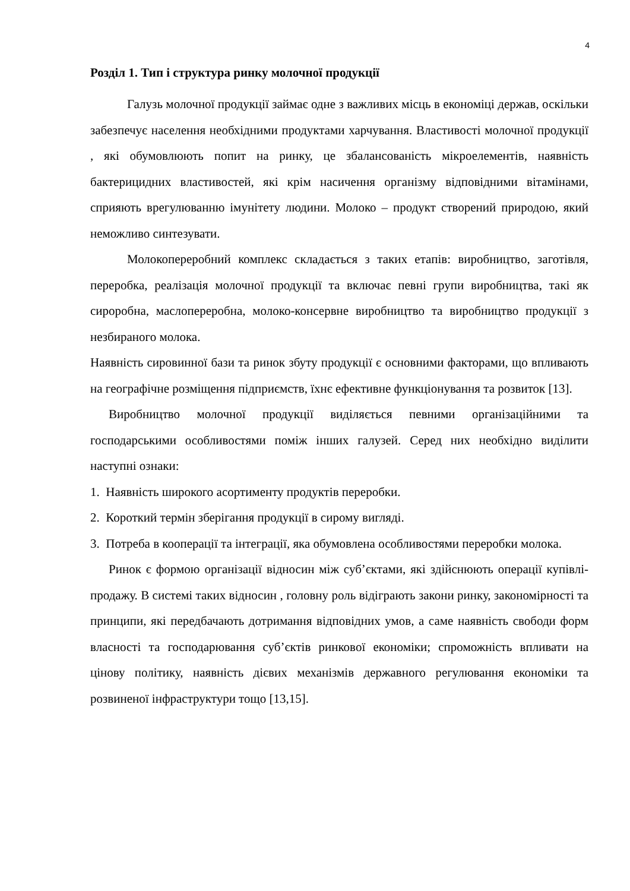4
Розділ 1. Тип і структура ринку молочної продукції
Галузь молочної продукції займає одне з важливих місць в економіці держав, оскільки забезпечує населення необхідними продуктами харчування. Властивості молочної продукції , які обумовлюють попит на ринку, це збалансованість мікроелементів, наявність бактерицидних властивостей, які крім насичення організму відповідними вітамінами, сприяють врегулюванню імунітету людини. Молоко – продукт створений природою, який неможливо синтезувати.
Молокопереробний комплекс складається з таких етапів: виробництво, заготівля, переробка, реалізація молочної продукції та включає певні групи виробництва, такі як сироробна, маслопереробна, молоко-консервне виробництво та виробництво продукції з незбираного молока.
Наявність сировинної бази та ринок збуту продукції є основними факторами, що впливають на географічне розміщення підприємств, їхнє ефективне функціонування та розвиток [13].
Виробництво молочної продукції виділяється певними організаційними та господарськими особливостями поміж інших галузей. Серед них необхідно виділити наступні ознаки:
1. Наявність широкого асортименту продуктів переробки.
2. Короткий термін зберігання продукції в сирому вигляді.
3. Потреба в кооперації та інтеграції, яка обумовлена особливостями переробки молока.
Ринок є формою організації відносин між суб’єктами, які здійснюють операції купівлі- продажу. В системі таких відносин , головну роль відіграють закони ринку, закономірності та принципи, які передбачають дотримання відповідних умов, а саме наявність свободи форм власності та господарювання суб’єктів ринкової економіки; спроможність впливати на цінову політику, наявність дієвих механізмів державного регулювання економіки та розвиненої інфраструктури тощо [13,15].